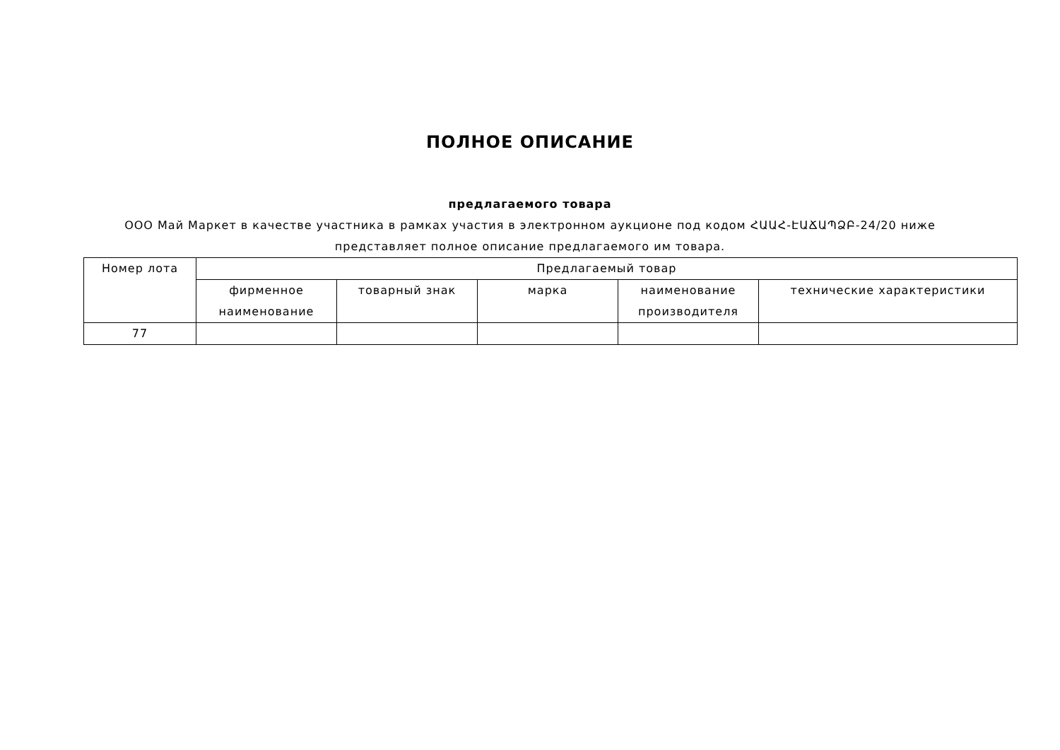ПОЛНОЕ ОПИСАНИЕ
предлагаемого товара
ООО Май Маркет в качестве участника в рамках участия в электронном аукционе под кодом ՀԱԱՀ-ԷԱՃԱՊՁԲ-24/20 ниже представляет полное описание предлагаемого им товара.
| Номер лота | Предлагаемый товар | | | | |
| --- | --- | --- | --- | --- | --- |
| | фирменное наименование | товарный знак | марка | наименование производителя | технические характеристики |
| 77 | | | | | |